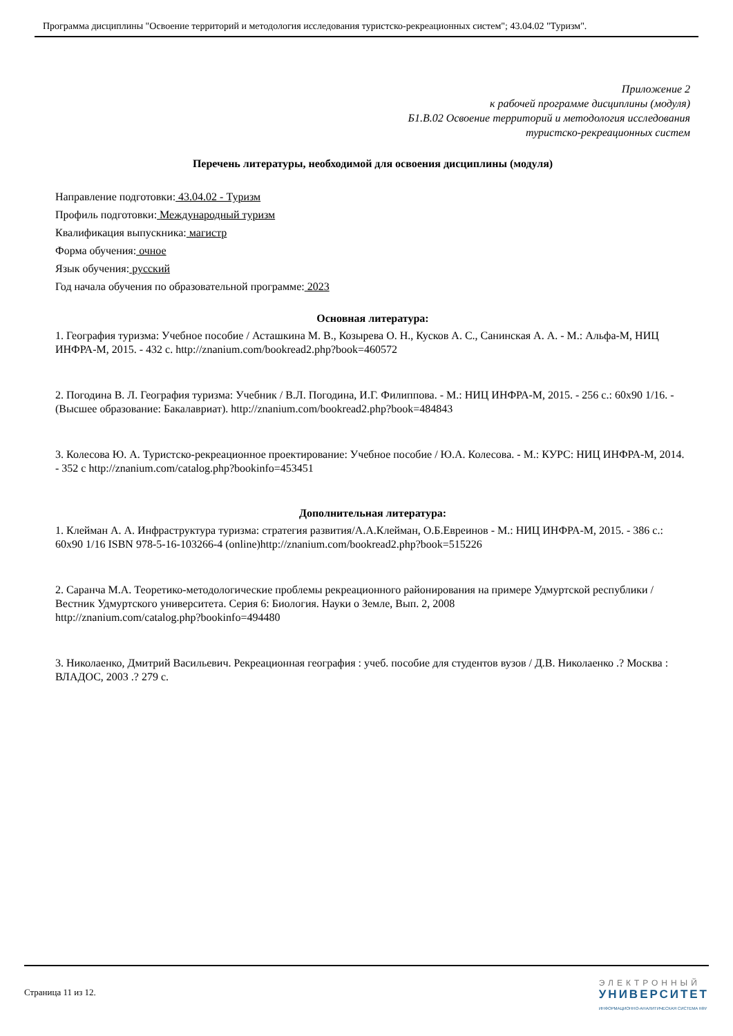Программа дисциплины "Освоение территорий и методология исследования туристско-рекреационных систем"; 43.04.02 "Туризм".
Приложение 2
к рабочей программе дисциплины (модуля)
Б1.В.02 Освоение территорий и методология исследования
туристско-рекреационных систем
Перечень литературы, необходимой для освоения дисциплины (модуля)
Направление подготовки: 43.04.02 - Туризм
Профиль подготовки: Международный туризм
Квалификация выпускника: магистр
Форма обучения: очное
Язык обучения: русский
Год начала обучения по образовательной программе: 2023
Основная литература:
1. География туризма: Учебное пособие / Асташкина М. В., Козырева О. Н., Кусков А. С., Санинская А. А. - М.: Альфа-М, НИЦ ИНФРА-М, 2015. - 432 с. http://znanium.com/bookread2.php?book=460572
2. Погодина В. Л. География туризма: Учебник / В.Л. Погодина, И.Г. Филиппова. - М.: НИЦ ИНФРА-М, 2015. - 256 с.: 60x90 1/16. - (Высшее образование: Бакалавриат). http://znanium.com/bookread2.php?book=484843
3. Колесова Ю. А. Туристско-рекреационное проектирование: Учебное пособие / Ю.А. Колесова. - М.: КУРС: НИЦ ИНФРА-М, 2014. - 352 с http://znanium.com/catalog.php?bookinfo=453451
Дополнительная литература:
1. Клейман А. А. Инфраструктура туризма: стратегия развития/А.А.Клейман, О.Б.Евреинов - М.: НИЦ ИНФРА-М, 2015. - 386 с.: 60x90 1/16 ISBN 978-5-16-103266-4 (online)http://znanium.com/bookread2.php?book=515226
2. Саранча М.А. Теоретико-методологические проблемы рекреационного районирования на примере Удмуртской республики / Вестник Удмуртского университета. Серия 6: Биология. Науки о Земле, Вып. 2, 2008
http://znanium.com/catalog.php?bookinfo=494480
3. Николаенко, Дмитрий Васильевич. Рекреационная география : учеб. пособие для студентов вузов / Д.В. Николаенко .? Москва : ВЛАДОС, 2003 .? 279 с.
Страница 11 из 12.
ЭЛЕКТРОННЫЙ
УНИВЕРСИТЕТ
ИНФОРМАЦИОННО-АНАЛИТИЧЕСКАЯ СИСТЕМА КФУ